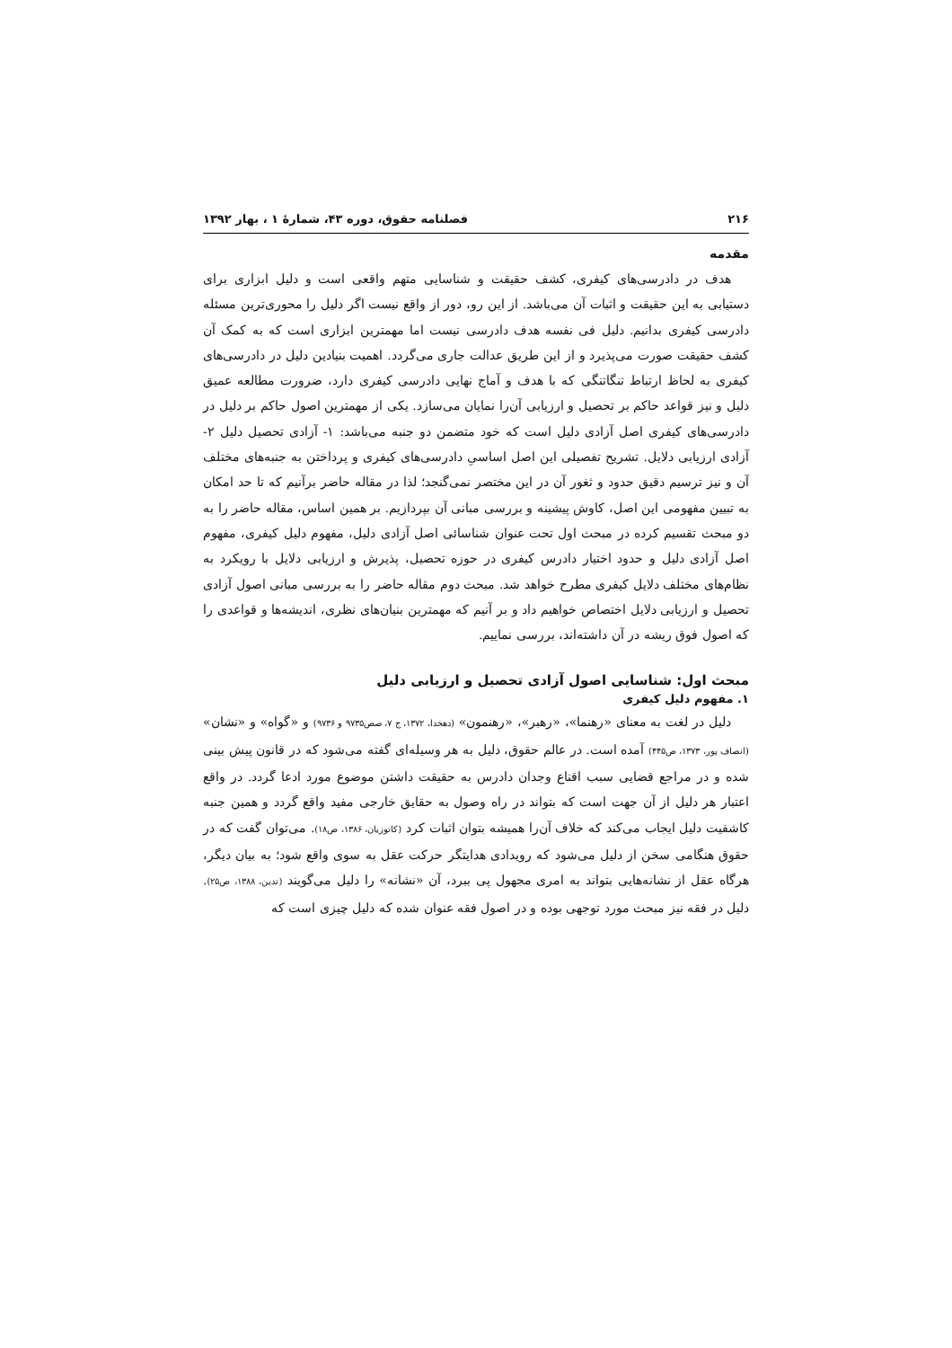۲۱۶ فصلنامه حقوق، دوره ۴۳، شمارهٔ ۱ ، بهار ۱۳۹۲
مقدمه
هدف در دادرسی‌های کیفری، کشف حقیقت و شناسایی متهم واقعی است و دلیل ابزاری برای دستیابی به این حقیقت و اثبات آن می‌باشد. از این رو، دور از واقع نیست اگر دلیل را محوری‌ترین مسئله دادرسی کیفری بدانیم. دلیل فی نفسه هدف دادرسی نیست اما مهمترین ابزاری است که به کمک آن کشف حقیقت صورت می‌پذیرد و از این طریق عدالت جاری می‌گردد. اهمیت بنیادین دلیل در دادرسی‌های کیفری به لحاظ ارتباط تنگاتنگی که با هدف و آماج نهایی دادرسی کیفری دارد، ضرورت مطالعه عمیق دلیل و نیز قواعد حاکم بر تحصیل و ارزیابی آن‌را نمایان می‌سازد. یکی از مهمترین اصول حاکم بر دلیل در دادرسی‌های کیفری اصل آزادی دلیل است که خود متضمن دو جنبه می‌باشد: ۱- آزادی تحصیل دلیل ۲- آزادی ارزیابی دلایل. تشریح تفصیلی این اصل اساسیِ دادرسی‌های کیفری و پرداختن به جنبه‌های مختلف آن و نیز ترسیم دقیق حدود و ثغور آن در این مختصر نمی‌گنجد؛ لذا در مقاله حاضر برآنیم که تا حد امکان به تبیین مفهومی این اصل، کاوش پیشینه و بررسی مبانی آن بپردازیم. بر همین اساس، مقاله حاضر را به دو مبحث تقسیم کرده در مبحث اول تحت عنوان شناسائی اصل آزادی دلیل، مفهوم دلیل کیفری، مفهوم اصل آزادی دلیل و حدود اختیار دادرس کیفری در حوزه تحصیل، پذیرش و ارزیابی دلایل با رویکرد به نظام‌های مختلف دلایل کیفری مطرح خواهد شد. مبحث دوم مقاله حاضر را به بررسی مبانی اصول آزادی تحصیل و ارزیابی دلایل اختصاص خواهیم داد و بر آنیم که مهمترین بنیان‌های نظری، اندیشه‌ها و قواعدی را که اصول فوق ریشه در آن داشته‌اند، بررسی نماییم.
مبحث اول: شناسایی اصول آزادی تحصیل و ارزیابی دلیل
۱. مفهوم دلیل کیفری
دلیل در لغت به معنای «رهنما»، «رهبر»، «رهنمون» (دهخدا، ۱۳۷۲، ج ۷، صص۹۷۳۵ و ۹۷۳۶) و «گواه» و «نشان» (انصاف پور، ۱۳۷۳، ص۴۴۵) آمده است. در عالم حقوق، دلیل به هر وسیله‌ای گفته می‌شود که در قانون پیش بینی شده و در مراجع قضایی سبب اقناع وجدان دادرس به حقیقت داشتن موضوع مورد ادعا گردد. در واقع اعتبار هر دلیل از آن جهت است که بتواند در راه وصول به حقایق خارجی مفید واقع گردد و همین جنبه کاشفیت دلیل ایجاب می‌کند که خلاف آن‌را همیشه بتوان اثبات کرد (کاتوزیان، ۱۳۸۶، ص۱۸). می‌توان گفت که در حقوق هنگامی سخن از دلیل می‌شود که رویدادی هدایتگر حرکت عقل به سوی واقع شود؛ به بیان دیگر، هرگاه عقل از نشانه‌هایی بتواند به امری مجهول پی ببرد، آن «نشانه» را دلیل می‌گویند (تدین، ۱۳۸۸، ص۲۵). دلیل در فقه نیز مبحث مورد توجهی بوده و در اصول فقه عنوان شده که دلیل چیزی است که